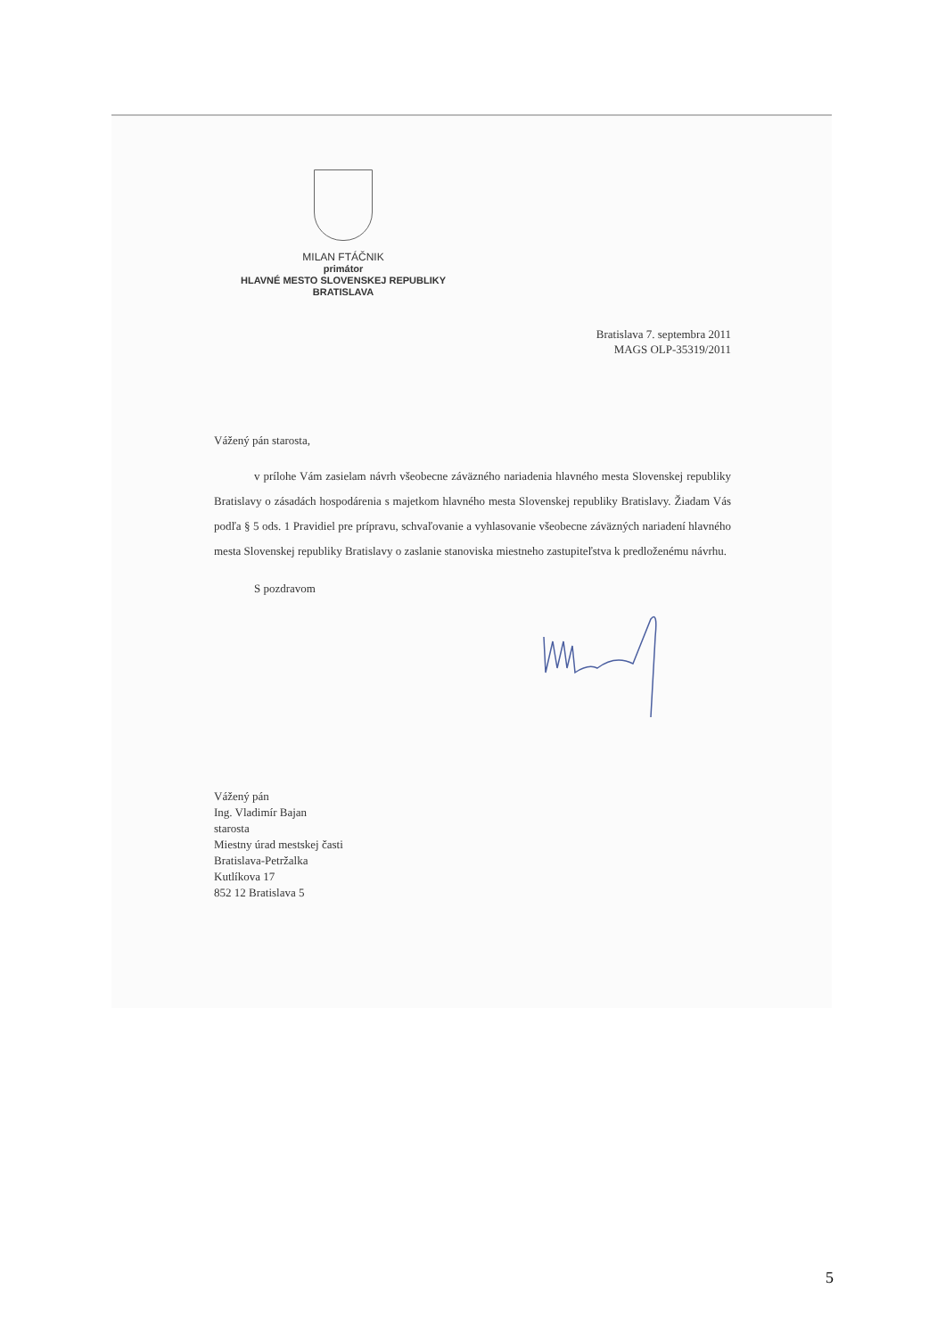MILAN FTÁČNIK
primátor
HLAVNÉ MESTO SLOVENSKEJ REPUBLIKY
BRATISLAVA
Bratislava 7. septembra 2011
MAGS OLP-35319/2011
Vážený pán starosta,
v prílohe Vám zasielam návrh všeobecne záväzného nariadenia hlavného mesta Slovenskej republiky Bratislavy o zásadách hospodárenia s majetkom hlavného mesta Slovenskej republiky Bratislavy. Žiadam Vás podľa § 5 ods. 1 Pravidiel pre prípravu, schvaľovanie a vyhlasovanie všeobecne záväzných nariadení hlavného mesta Slovenskej republiky Bratislavy o zaslanie stanoviska miestneho zastupiteľstva k predloženému návrhu.
S pozdravom
Vážený pán
Ing. Vladimír Bajan
starosta
Miestny úrad mestskej časti
Bratislava-Petržalka
Kutlíkova 17
852 12 Bratislava 5
5